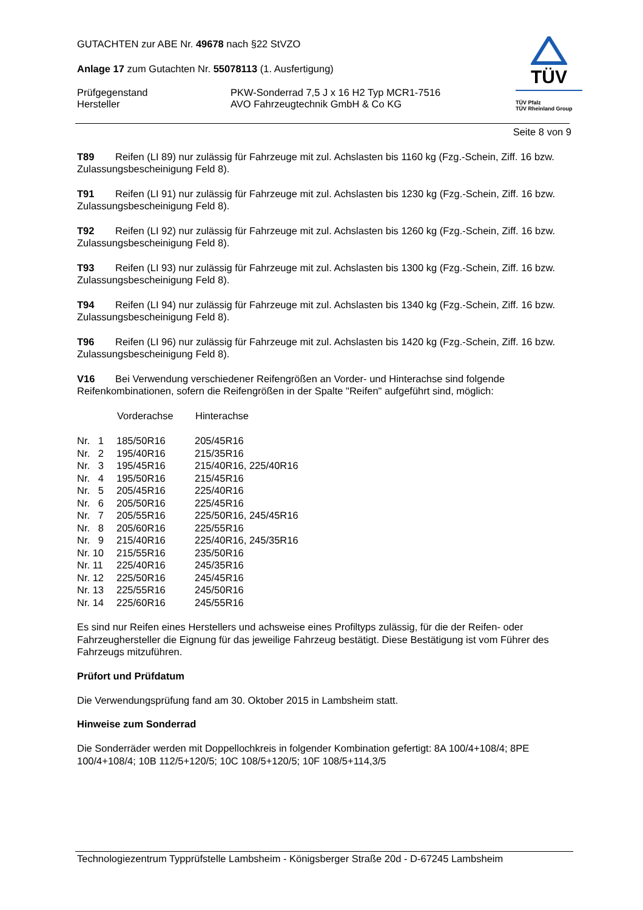TÜV
TÜV Pfalz
TÜV Rheinland Group
GUTACHTEN zur ABE Nr. 49678 nach §22 StVZO
Anlage 17 zum Gutachten Nr. 55078113 (1. Ausfertigung)
Prüfgegenstand
Hersteller
PKW-Sonderrad 7,5 J x 16 H2 Typ MCR1-7516
AVO Fahrzeugtechnik GmbH & Co KG
Seite 8 von 9
T89 Reifen (LI 89) nur zulässig für Fahrzeuge mit zul. Achslasten bis 1160 kg (Fzg.-Schein, Ziff. 16 bzw. Zulassungsbescheinigung Feld 8).
T91 Reifen (LI 91) nur zulässig für Fahrzeuge mit zul. Achslasten bis 1230 kg (Fzg.-Schein, Ziff. 16 bzw. Zulassungsbescheinigung Feld 8).
T92 Reifen (LI 92) nur zulässig für Fahrzeuge mit zul. Achslasten bis 1260 kg (Fzg.-Schein, Ziff. 16 bzw. Zulassungsbescheinigung Feld 8).
T93 Reifen (LI 93) nur zulässig für Fahrzeuge mit zul. Achslasten bis 1300 kg (Fzg.-Schein, Ziff. 16 bzw. Zulassungsbescheinigung Feld 8).
T94 Reifen (LI 94) nur zulässig für Fahrzeuge mit zul. Achslasten bis 1340 kg (Fzg.-Schein, Ziff. 16 bzw. Zulassungsbescheinigung Feld 8).
T96 Reifen (LI 96) nur zulässig für Fahrzeuge mit zul. Achslasten bis 1420 kg (Fzg.-Schein, Ziff. 16 bzw. Zulassungsbescheinigung Feld 8).
V16 Bei Verwendung verschiedener Reifengrößen an Vorder- und Hinterachse sind folgende Reifenkombinationen, sofern die Reifengrößen in der Spalte "Reifen" aufgeführt sind, möglich:
| | Vorderachse | Hinterachse |
| --- | --- | --- |
| Nr. 1 | 185/50R16 | 205/45R16 |
| Nr. 2 | 195/40R16 | 215/35R16 |
| Nr. 3 | 195/45R16 | 215/40R16, 225/40R16 |
| Nr. 4 | 195/50R16 | 215/45R16 |
| Nr. 5 | 205/45R16 | 225/40R16 |
| Nr. 6 | 205/50R16 | 225/45R16 |
| Nr. 7 | 205/55R16 | 225/50R16, 245/45R16 |
| Nr. 8 | 205/60R16 | 225/55R16 |
| Nr. 9 | 215/40R16 | 225/40R16, 245/35R16 |
| Nr. 10 | 215/55R16 | 235/50R16 |
| Nr. 11 | 225/40R16 | 245/35R16 |
| Nr. 12 | 225/50R16 | 245/45R16 |
| Nr. 13 | 225/55R16 | 245/50R16 |
| Nr. 14 | 225/60R16 | 245/55R16 |
Es sind nur Reifen eines Herstellers und achsweise eines Profiltyps zulässig, für die der Reifen- oder Fahrzeughersteller die Eignung für das jeweilige Fahrzeug bestätigt. Diese Bestätigung ist vom Führer des Fahrzeugs mitzuführen.
Prüfort und Prüfdatum
Die Verwendungsprüfung fand am 30. Oktober 2015 in Lambsheim statt.
Hinweise zum Sonderrad
Die Sonderräder werden mit Doppellochkreis in folgender Kombination gefertigt: 8A 100/4+108/4; 8PE 100/4+108/4; 10B 112/5+120/5; 10C 108/5+120/5; 10F 108/5+114,3/5
Technologiezentrum Typprüfstelle Lambsheim - Königsberger Straße 20d - D-67245 Lambsheim